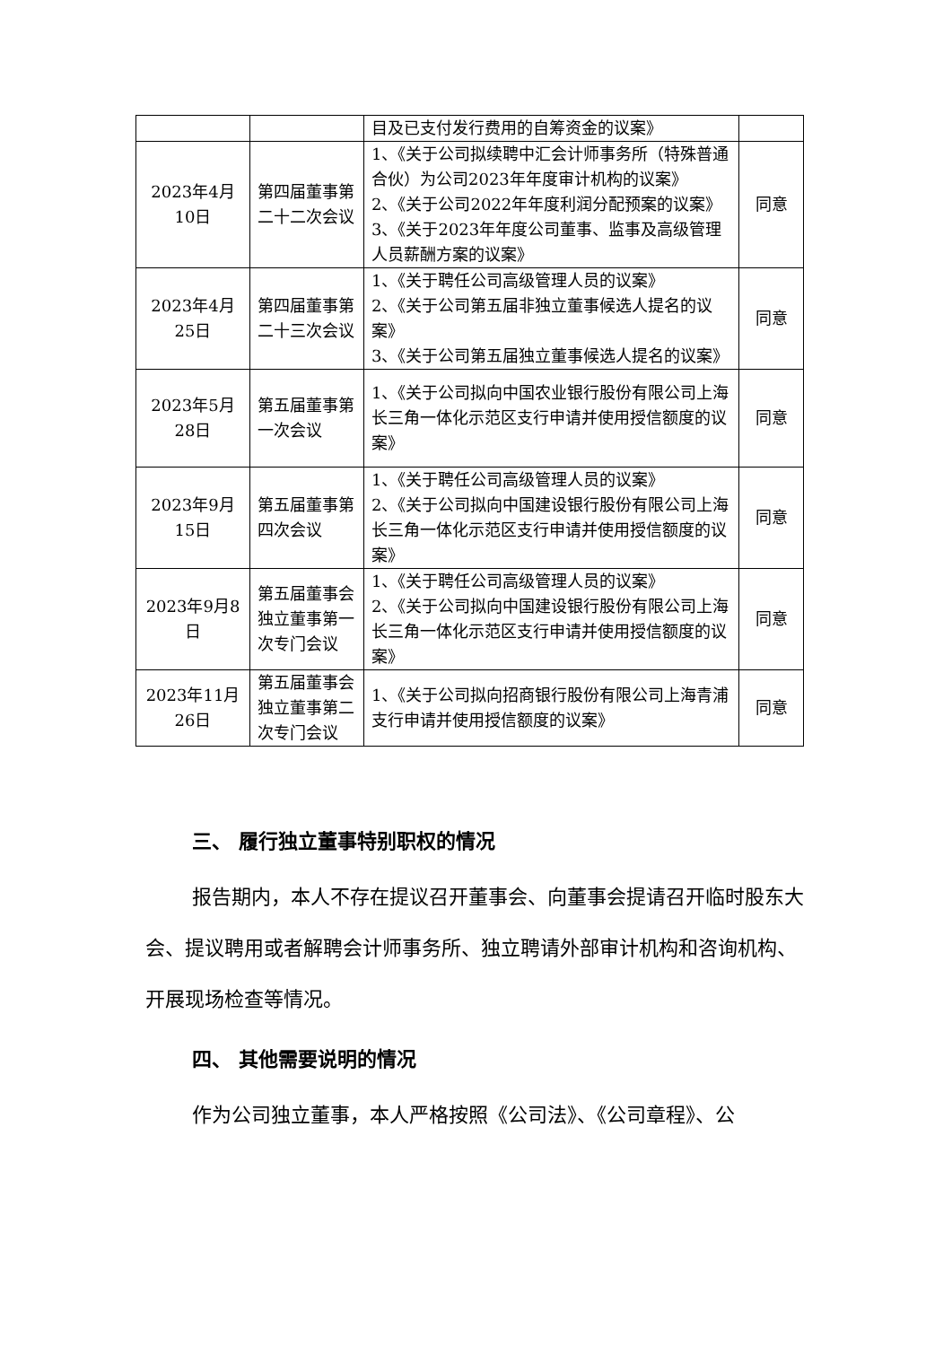| | | 目及已支付发行费用的自筹资金的议案》 | |
| 2023年4月10日 | 第四届董事第二十二次会议 | 1、《关于公司拟续聘中汇会计师事务所（特殊普通合伙）为公司2023年年度审计机构的议案》 2、《关于公司2022年年度利润分配预案的议案》 3、《关于2023年年度公司董事、监事及高级管理人员薪酬方案的议案》 | 同意 |
| 2023年4月25日 | 第四届董事第二十三次会议 | 1、《关于聘任公司高级管理人员的议案》 2、《关于公司第五届非独立董事候选人提名的议案》 3、《关于公司第五届独立董事候选人提名的议案》 | 同意 |
| 2023年5月28日 | 第五届董事第一次会议 | 1、《关于公司拟向中国农业银行股份有限公司上海长三角一体化示范区支行申请并使用授信额度的议案》 | 同意 |
| 2023年9月15日 | 第五届董事第四次会议 | 1、《关于聘任公司高级管理人员的议案》 2、《关于公司拟向中国建设银行股份有限公司上海长三角一体化示范区支行申请并使用授信额度的议案》 | 同意 |
| 2023年9月8日 | 第五届董事会独立董事第一次专门会议 | 1、《关于聘任公司高级管理人员的议案》 2、《关于公司拟向中国建设银行股份有限公司上海长三角一体化示范区支行申请并使用授信额度的议案》 | 同意 |
| 2023年11月26日 | 第五届董事会独立董事第二次专门会议 | 1、《关于公司拟向招商银行股份有限公司上海青浦支行申请并使用授信额度的议案》 | 同意 |
三、 履行独立董事特别职权的情况
报告期内，本人不存在提议召开董事会、向董事会提请召开临时股东大会、提议聘用或者解聘会计师事务所、独立聘请外部审计机构和咨询机构、开展现场检查等情况。
四、 其他需要说明的情况
作为公司独立董事，本人严格按照《公司法》、《公司章程》、公